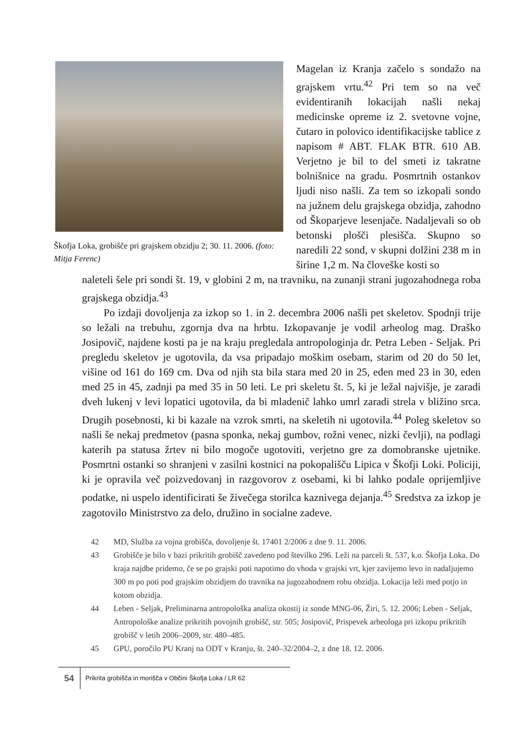Škofja Loka, grobišče pri grajskem obzidju 2; 30. 11. 2006. (foto: Mitja Ferenc)
Magelan iz Kranja začelo s sondažo na grajskem vrtu.<sup>42</sup> Pri tem so na več evidentiranih lokacijah našli nekaj medicinske opreme iz 2. svetovne vojne, čutaro in polovico identifikacijske tablice z napisom # ABT. FLAK BTR. 610 AB. Verjetno je bil to del smeti iz takratne bolnišnice na gradu. Posmrtnih ostankov ljudi niso našli. Za tem so izkopali sondo na južnem delu grajskega obzidja, zahodno od Škoparjeve lesenjače. Nadaljevali so ob betonski plošči plesišča. Skupno so naredili 22 sond, v skupni dolžini 238 m in širine 1,2 m. Na človeške kosti so
naleteli šele pri sondi št. 19, v globini 2 m, na travniku, na zunanji strani jugozahodnega roba grajskega obzidja.<sup>43</sup>
Po izdaji dovoljenja za izkop so 1. in 2. decembra 2006 našli pet skeletov. Spodnji trije so ležali na trebuhu, zgornja dva na hrbtu. Izkopavanje je vodil arheolog mag. Draško Josipovič, najdene kosti pa je na kraju pregledala antropologinja dr. Petra Leben - Seljak. Pri pregledu skeletov je ugotovila, da vsa pripadajo moškim osebam, starim od 20 do 50 let, višine od 161 do 169 cm. Dva od njih sta bila stara med 20 in 25, eden med 23 in 30, eden med 25 in 45, zadnji pa med 35 in 50 leti. Le pri skeletu št. 5, ki je ležal najvišje, je zaradi dveh lukenj v levi lopatici ugotovila, da bi mladenič lahko umrl zaradi strela v bližino srca. Drugih posebnosti, ki bi kazale na vzrok smrti, na skeletih ni ugotovila.<sup>44</sup> Poleg skeletov so našli še nekaj predmetov (pasna sponka, nekaj gumbov, rožni venec, nizki čevlji), na podlagi katerih pa statusa žrtev ni bilo mogoče ugotoviti, verjetno gre za domobranske ujetnike. Posmrtni ostanki so shranjeni v zasilni kostnici na pokopališču Lipica v Škofji Loki. Policiji, ki je opravila več poizvedovanj in razgovorov z osebami, ki bi lahko podale oprijemljive podatke, ni uspelo identificirati še živečega storilca kaznivega dejanja.<sup>45</sup> Sredstva za izkop je zagotovilo Ministrstvo za delo, družino in socialne zadeve.
42 MD, Služba za vojna grobišča, dovoljenje št. 17401 2/2006 z dne 9. 11. 2006.
43 Grobišče je bilo v bazi prikritih grobišč zavedeno pod številko 296. Leži na parceli št. 537, k.o. Škofja Loka. Do kraja najdbe pridemo, če se po grajski poti napotimo do vhoda v grajski vrt, kjer zavijemo levo in nadaljujemo 300 m po poti pod grajskim obzidjem do travnika na jugozahodnem robu obzidja. Lokacija leži med potjo in kotom obzidja.
44 Leben - Seljak, Preliminarna antropološka analiza okostij iz sonde MNG-06, Žiri, 5. 12. 2006; Leben - Seljak, Antropološke analize prikritih povojnih grobišč, str. 505; Josipovič, Prispevek arheologa pri izkopu prikritih grobišč v letih 2006–2009, str. 480–485.
45 GPU, poročilo PU Kranj na ODT v Kranju, št. 240–32/2004–2, z dne 18. 12. 2006.
54
Prikrita grobišča in morišča v Občini Škofja Loka / LR 62